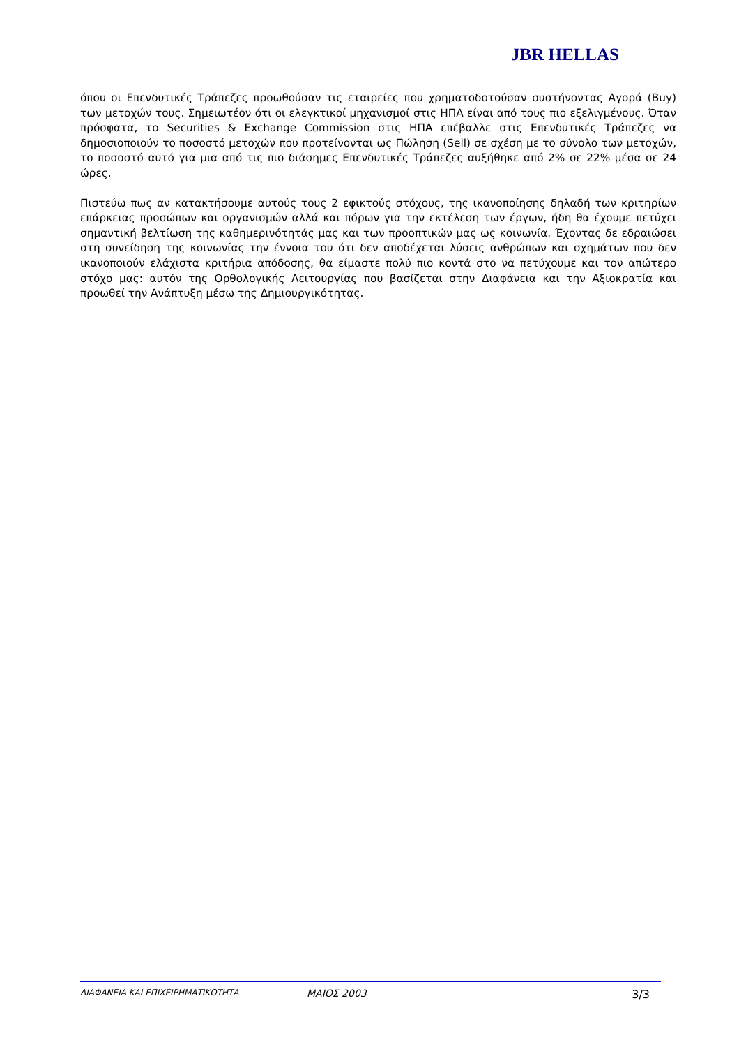JBR HELLAS
όπου οι Επενδυτικές Τράπεζες προωθούσαν τις εταιρείες που χρηματοδοτούσαν συστήνοντας Αγορά (Buy) των μετοχών τους. Σημειωτέον ότι οι ελεγκτικοί μηχανισμοί στις ΗΠΑ είναι από τους πιο εξελιγμένους. Όταν πρόσφατα, το Securities & Exchange Commission στις ΗΠΑ επέβαλλε στις Επενδυτικές Τράπεζες να δημοσιοποιούν το ποσοστό μετοχών που προτείνονται ως Πώληση (Sell) σε σχέση με το σύνολο των μετοχών, το ποσοστό αυτό για μια από τις πιο διάσημες Επενδυτικές Τράπεζες αυξήθηκε από 2% σε 22% μέσα σε 24 ώρες.
Πιστεύω πως αν κατακτήσουμε αυτούς τους 2 εφικτούς στόχους, της ικανοποίησης δηλαδή των κριτηρίων επάρκειας προσώπων και οργανισμών αλλά και πόρων για την εκτέλεση των έργων, ήδη θα έχουμε πετύχει σημαντική βελτίωση της καθημερινότητάς μας και των προοπτικών μας ως κοινωνία. Έχοντας δε εδραιώσει στη συνείδηση της κοινωνίας την έννοια του ότι δεν αποδέχεται λύσεις ανθρώπων και σχημάτων που δεν ικανοποιούν ελάχιστα κριτήρια απόδοσης, θα είμαστε πολύ πιο κοντά στο να πετύχουμε και τον απώτερο στόχο μας: αυτόν της Ορθολογικής Λειτουργίας που βασίζεται στην Διαφάνεια και την Αξιοκρατία και προωθεί την Ανάπτυξη μέσω της Δημιουργικότητας.
ΔΙΑΦΑΝΕΙΑ ΚΑΙ ΕΠΙΧΕΙΡΗΜΑΤΙΚΟΤΗΤΑ ΜΑΙΟΣ 2003 3/3